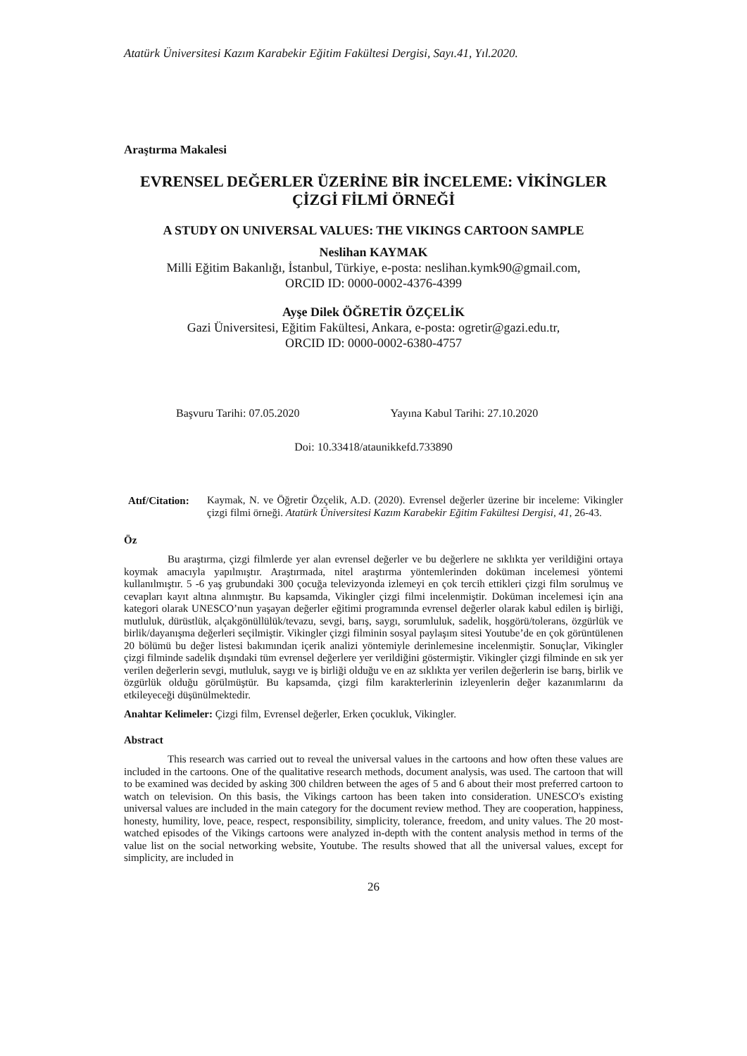Atatürk Üniversitesi Kazım Karabekir Eğitim Fakültesi Dergisi, Sayı.41, Yıl.2020.
Araştırma Makalesi
EVRENSEL DEĞERLER ÜZERİNE BİR İNCELEME: VİKİNGLER ÇİZGİ FİLMİ ÖRNEĞİ
A STUDY ON UNIVERSAL VALUES: THE VIKINGS CARTOON SAMPLE
Neslihan KAYMAK
Milli Eğitim Bakanlığı, İstanbul, Türkiye, e-posta: neslihan.kymk90@gmail.com,
ORCID ID: 0000-0002-4376-4399
Ayşe Dilek ÖĞRETİR ÖZÇELİK
Gazi Üniversitesi, Eğitim Fakültesi, Ankara, e-posta: ogretir@gazi.edu.tr,
ORCID ID: 0000-0002-6380-4757
Başvuru Tarihi: 07.05.2020 Yayına Kabul Tarihi: 27.10.2020
Doi: 10.33418/ataunikkefd.733890
Atıf/Citation:
Kaymak, N. ve Öğretir Özçelik, A.D. (2020). Evrensel değerler üzerine bir inceleme: Vikingler çizgi filmi örneği. Atatürk Üniversitesi Kazım Karabekir Eğitim Fakültesi Dergisi, 41, 26-43.
Öz
Bu araştırma, çizgi filmlerde yer alan evrensel değerler ve bu değerlere ne sıklıkta yer verildiğini ortaya koymak amacıyla yapılmıştır. Araştırmada, nitel araştırma yöntemlerinden doküman incelemesi yöntemi kullanılmıştır. 5 -6 yaş grubundaki 300 çocuğa televizyonda izlemeyi en çok tercih ettikleri çizgi film sorulmuş ve cevapları kayıt altına alınmıştır. Bu kapsamda, Vikingler çizgi filmi incelenmiştir. Doküman incelemesi için ana kategori olarak UNESCO’nun yaşayan değerler eğitimi programında evrensel değerler olarak kabul edilen iş birliği, mutluluk, dürüstlük, alçakgönüllülük/tevazu, sevgi, barış, saygı, sorumluluk, sadelik, hoşgörü/tolerans, özgürlük ve birlik/dayanışma değerleri seçilmiştir. Vikingler çizgi filminin sosyal paylaşım sitesi Youtube’de en çok görüntülenen 20 bölümü bu değer listesi bakımından içerik analizi yöntemiyle derinlemesine incelenmiştir. Sonuçlar, Vikingler çizgi filminde sadelik dışındaki tüm evrensel değerlere yer verildiğini göstermiştir. Vikingler çizgi filminde en sık yer verilen değerlerin sevgi, mutluluk, saygı ve iş birliği olduğu ve en az sıklıkta yer verilen değerlerin ise barış, birlik ve özgürlük olduğu görülmüştür. Bu kapsamda, çizgi film karakterlerinin izleyenlerin değer kazanımlarını da etkileyeceği düşünülmektedir.
Anahtar Kelimeler: Çizgi film, Evrensel değerler, Erken çocukluk, Vikingler.
Abstract
This research was carried out to reveal the universal values in the cartoons and how often these values are included in the cartoons. One of the qualitative research methods, document analysis, was used. The cartoon that will to be examined was decided by asking 300 children between the ages of 5 and 6 about their most preferred cartoon to watch on television. On this basis, the Vikings cartoon has been taken into consideration. UNESCO's existing universal values are included in the main category for the document review method. They are cooperation, happiness, honesty, humility, love, peace, respect, responsibility, simplicity, tolerance, freedom, and unity values. The 20 most-watched episodes of the Vikings cartoons were analyzed in-depth with the content analysis method in terms of the value list on the social networking website, Youtube. The results showed that all the universal values, except for simplicity, are included in
26